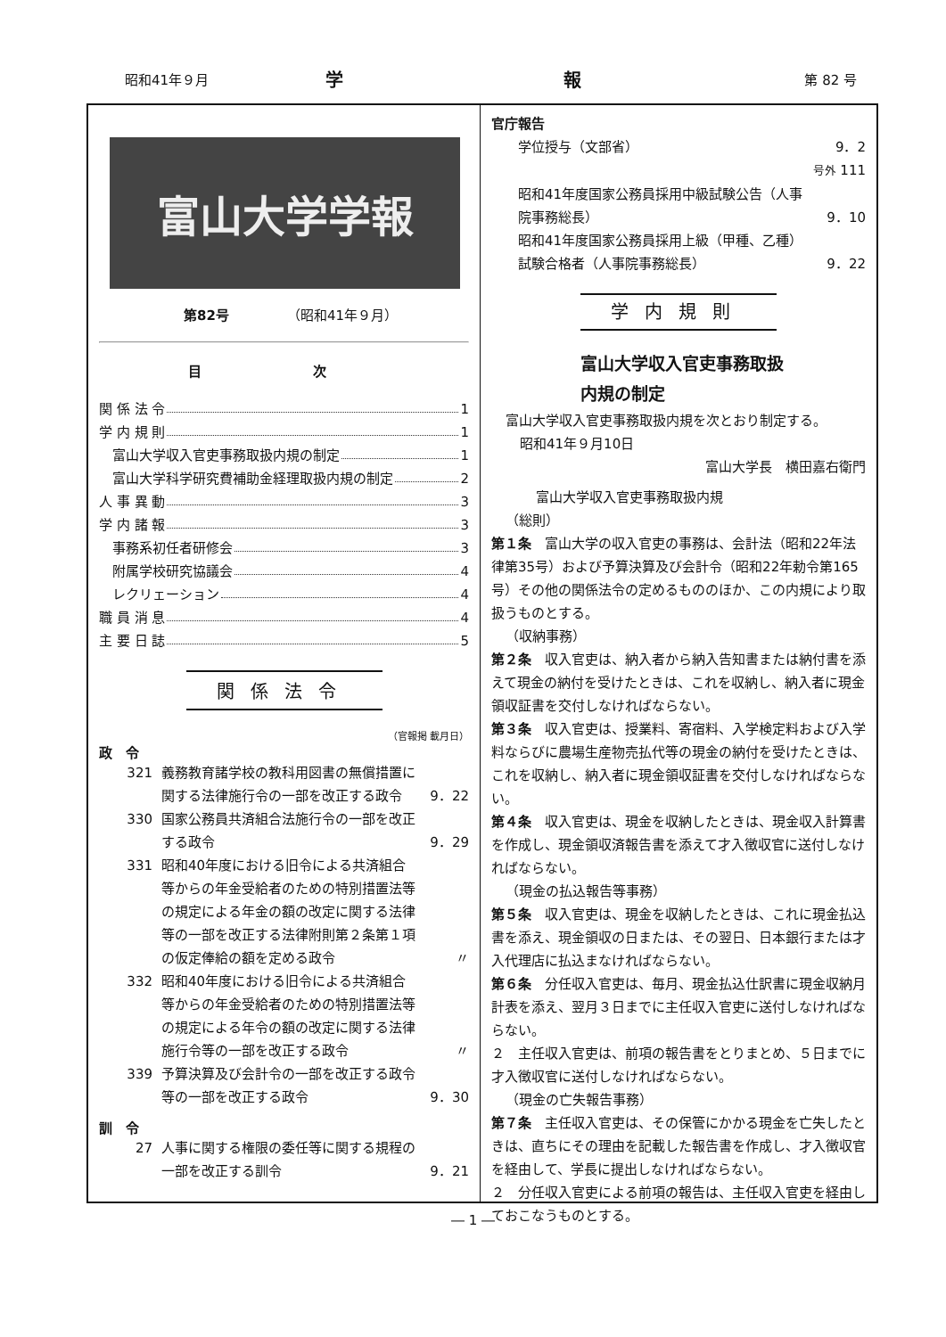昭和41年９月 学 報 第 82 号
富山大学学報
第82号 （昭和41年９月）
目 次
関 係 法 令 1
学 内 規 則 1
　富山大学収入官吏事務取扱内規の制定 1
　富山大学科学研究費補助金経理取扱内規の制定 2
人 事 異 動 3
学 内 諸 報 3
　事務系初任者研修会 3
　附属学校研究協議会 4
　レクリェーション 4
職 員 消 息 4
主 要 日 誌 5
関係法令
（官報掲 載月日）
政　令
321 義務教育諸学校の教科用図書の無償措置に関する法律施行令の一部を改正する政令 9．22
330 国家公務員共済組合法施行令の一部を改正する政令 9．29
331 昭和40年度における旧令による共済組合等からの年金受給者のための特別措置法等の規定による年金の額の改定に関する法律等の一部を改正する法律附則第２条第１項の仮定俸給の額を定める政令 〃
332 昭和40年度における旧令による共済組合等からの年金受給者のための特別措置法等の規定による年令の額の改定に関する法律施行令等の一部を改正する政令 〃
339 予算決算及び会計令の一部を改正する政令等の一部を改正する政令 9．30
訓　令
27 人事に関する権限の委任等に関する規程の一部を改正する訓令 9．21
官庁報告
学位授与（文部省） 9．2
号外 111
昭和41年度国家公務員採用中級試験公告（人事院事務総長） 9．10
昭和41年度国家公務員採用上級（甲種、乙種）試験合格者（人事院事務総長） 9．22
学内規則
富山大学収入官吏事務取扱
内規の制定
富山大学収入官吏事務取扱内規を次とおり制定する。
昭和41年９月10日
富山大学長　横田嘉右衛門
富山大学収入官吏事務取扱内規
（総則）
第１条　富山大学の収入官吏の事務は、会計法（昭和22年法律第35号）および予算決算及び会計令（昭和22年勅令第165号）その他の関係法令の定めるもののほか、この内規により取扱うものとする。
（収納事務）
第２条　収入官吏は、納入者から納入告知書または納付書を添えて現金の納付を受けたときは、これを収納し、納入者に現金領収証書を交付しなければならない。
第３条　収入官吏は、授業料、寄宿料、入学検定料および入学料ならびに農場生産物売払代等の現金の納付を受けたときは、これを収納し、納入者に現金領収証書を交付しなければならない。
第４条　収入官吏は、現金を収納したときは、現金収入計算書を作成し、現金領収済報告書を添えて才入徴収官に送付しなければならない。
（現金の払込報告等事務）
第５条　収入官吏は、現金を収納したときは、これに現金払込書を添え、現金領収の日または、その翌日、日本銀行または才入代理店に払込まなければならない。
第６条　分任収入官吏は、毎月、現金払込仕訳書に現金収納月計表を添え、翌月３日までに主任収入官吏に送付しなければならない。
２　主任収入官吏は、前項の報告書をとりまとめ、５日までに才入徴収官に送付しなければならない。
（現金の亡失報告事務）
第７条　主任収入官吏は、その保管にかかる現金を亡失したときは、直ちにその理由を記載した報告書を作成し、才入徴収官を経由して、学長に提出しなければならない。
２　分任収入官吏による前項の報告は、主任収入官吏を経由しておこなうものとする。
― 1 ―